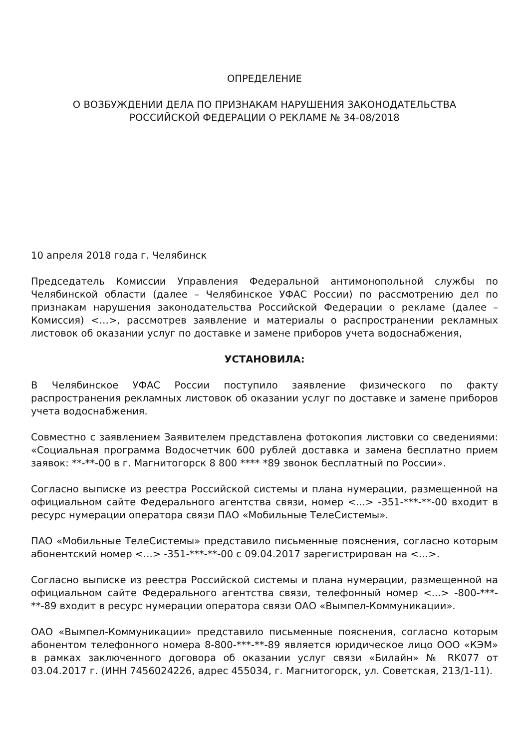ОПРЕДЕЛЕНИЕ
О ВОЗБУЖДЕНИИ ДЕЛА ПО ПРИЗНАКАМ НАРУШЕНИЯ ЗАКОНОДАТЕЛЬСТВА
РОССИЙСКОЙ ФЕДЕРАЦИИ О РЕКЛАМЕ № 34-08/2018
10 апреля 2018 года г. Челябинск
Председатель Комиссии Управления Федеральной антимонопольной службы по Челябинской области (далее – Челябинское УФАС России) по рассмотрению дел по признакам нарушения законодательства Российской Федерации о рекламе (далее – Комиссия) <…>, рассмотрев заявление и материалы о распространении рекламных листовок об оказании услуг по доставке и замене приборов учета водоснабжения,
УСТАНОВИЛА:
В Челябинское УФАС России поступило заявление физического по факту распространения рекламных листовок об оказании услуг по доставке и замене приборов учета водоснабжения.
Совместно с заявлением Заявителем представлена фотокопия листовки со сведениями: «Социальная программа Водосчетчик 600 рублей доставка и замена бесплатно прием заявок: **-**-00 в г. Магнитогорск 8 800 **** *89 звонок бесплатный по России».
Согласно выписке из реестра Российской системы и плана нумерации, размещенной на официальном сайте Федерального агентства связи, номер <...> -351-***-**-00 входит в ресурс нумерации оператора связи ПАО «Мобильные ТелеСистемы».
ПАО «Мобильные ТелеСистемы» представило письменные пояснения, согласно которым абонентский номер <...> -351-***-**-00 с 09.04.2017 зарегистрирован на <…>.
Согласно выписке из реестра Российской системы и плана нумерации, размещенной на официальном сайте Федерального агентства связи, телефонный номер <...> -800-***-**-89 входит в ресурс нумерации оператора связи ОАО «Вымпел-Коммуникации».
ОАО «Вымпел-Коммуникации» представило письменные пояснения, согласно которым абонентом телефонного номера 8-800-***-**-89 является юридическое лицо ООО «КЭМ» в рамках заключенного договора об оказании услуг связи «Билайн» № RK077 от 03.04.2017 г. (ИНН 7456024226, адрес 455034, г. Магнитогорск, ул. Советская, 213/1-11).